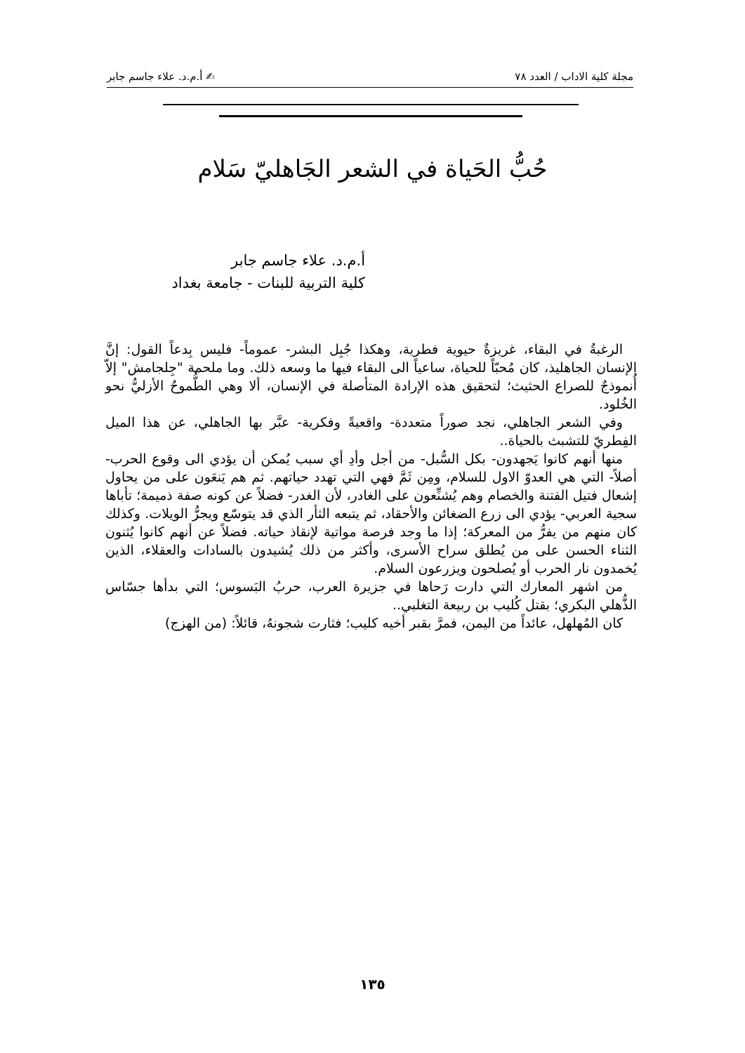مجلة كلية الاداب / العدد ٧٨ ✍ أ.م.د. علاء جاسم جابر
حُبُّ الحَياة في الشعر الجَاهليّ سَلام
أ.م.د. علاء جاسم جابر
كلية التربية للبنات - جامعة بغداد
الرغبةُ في البقاء، غريزةٌ حيوية فطرية، وهكذا جُبِل البشر- عموماً- فليس بِدعاً القول: إنَّ الإنسان الجاهليذ، كان مُحبّاً للحياة، ساعياً الى البقاء فيها ما وسعه ذلك. وما ملحمة "جِلجامش" إلاّ أُنموذجٌ للصراع الحثيث؛ لتحقيق هذه الإرادة المتأصلة في الإنسان، ألا وهي الطُّموحُ الأزليُّ نحو الخُلود.
وفي الشعر الجاهلي، نجد صوراً متعددة- واقعيةً وفكرية- عبَّر بها الجاهلي، عن هذا الميل الفِطريّ للتشبث بالحياة..
منها أنهم كانوا يَجهدون- بكل السُّبل- من أجل وأدِ أي سبب يُمكن أن يؤدي الى وقوع الحرب- أصلاً- التي هي العدوّ الاول للسلام، ومِن ثَمَّ فهي التي تهدد حياتهم. ثم هم يَنعَون على من يحاول إشعال فتيل الفتنة والخصام وهم يُشنِّعون على الغادر، لأن الغدر- فضلاً عن كونه صفة ذميمة؛ تأباها سجية العربي- يؤدي الى زرع الضغائن والأحقاد، ثم يتبعه الثأر الذي قد يتوسّع ويجرُّ الويلات. وكذلك كان منهم من يفرُّ من المعركة؛ إذا ما وجد فرصة مواتية لإنقاذ حياته. فضلاً عن أنهم كانوا يُثنون الثناء الحسن على من يُطلق سراح الأسرى، وأكثر من ذلك يُشيدون بالسادات والعقلاء، الذين يُخمدون نار الحرب أو يُصلحون ويزرعون السلام.
من اشهر المعارك التي دارت رَحاها في جزيرة العرب، حربُ البَسوس؛ التي بدأها جسّاس الذُّهلي البكري؛ بقتل كُليب بن ربيعة التغلبي..
كان المُهلهل، عائداً من اليمن، فمرَّ بقبر أخيه كليب؛ فثارت شجونهُ، قائلاً: (من الهزج)
١٣٥